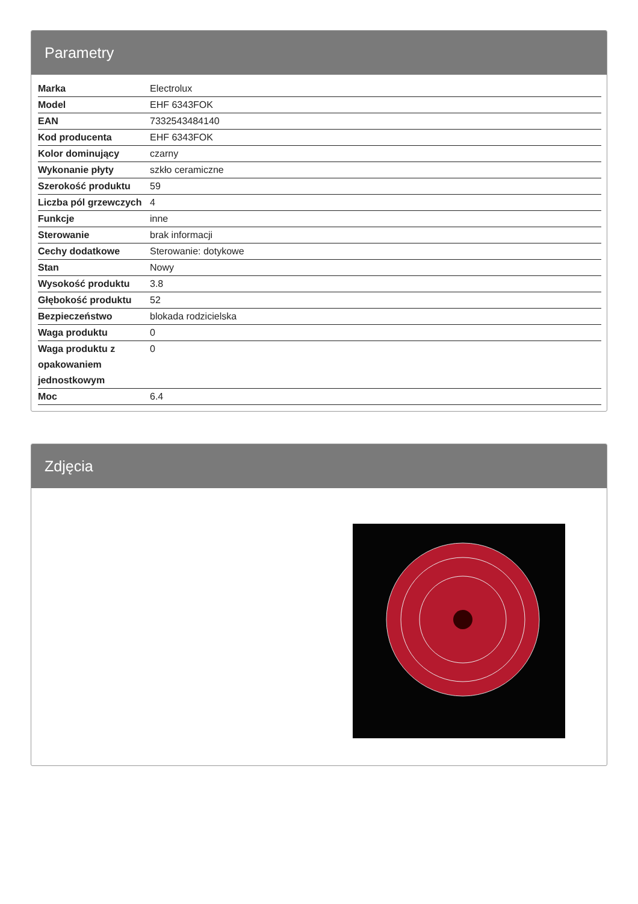Parametry
| Marka | Electrolux |
| Model | EHF 6343FOK |
| EAN | 7332543484140 |
| Kod producenta | EHF 6343FOK |
| Kolor dominujący | czarny |
| Wykonanie płyty | szkło ceramiczne |
| Szerokość produktu | 59 |
| Liczba pól grzewczych | 4 |
| Funkcje | inne |
| Sterowanie | brak informacji |
| Cechy dodatkowe | Sterowanie: dotykowe |
| Stan | Nowy |
| Wysokość produktu | 3.8 |
| Głębokość produktu | 52 |
| Bezpieczeństwo | blokada rodzicielska |
| Waga produktu | 0 |
| Waga produktu z opakowaniem jednostkowym | 0 |
| Moc | 6.4 |
Zdjęcia